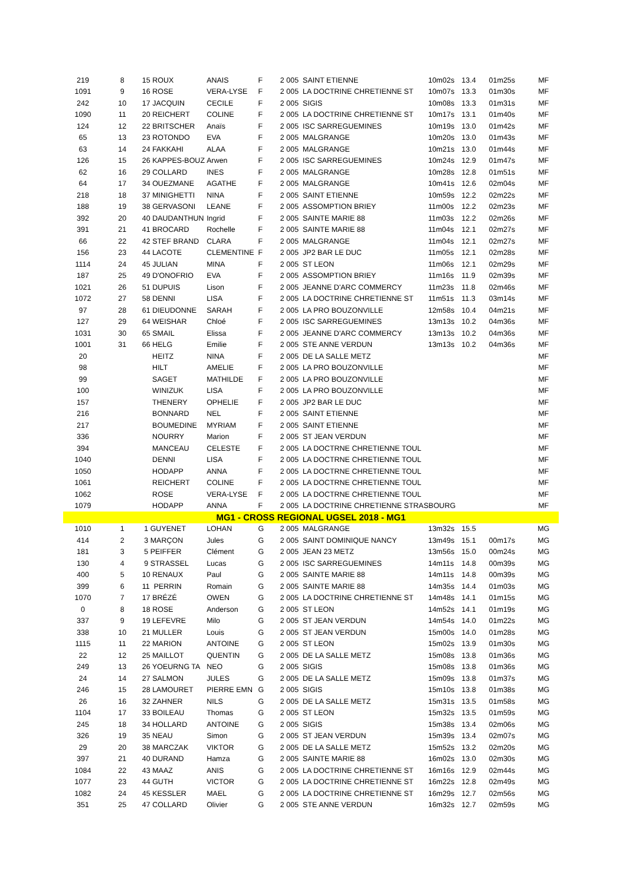| 219 | 8 | 15 ROUX | ANAIS | F | 2 005 | SAINT ETIENNE | 10m02s | 13.4 | 01m25s | MF |
| 1091 | 9 | 16 ROSE | VERA-LYSE | F | 2 005 | LA DOCTRINE CHRETIENNE ST | 10m07s | 13.3 | 01m30s | MF |
| 242 | 10 | 17 JACQUIN | CECILE | F | 2 005 | SIGIS | 10m08s | 13.3 | 01m31s | MF |
| 1090 | 11 | 20 REICHERT | COLINE | F | 2 005 | LA DOCTRINE CHRETIENNE ST | 10m17s | 13.1 | 01m40s | MF |
| 124 | 12 | 22 BRITSCHER | Anaïs | F | 2 005 | ISC SARREGUEMINES | 10m19s | 13.0 | 01m42s | MF |
| 65 | 13 | 23 ROTONDO | EVA | F | 2 005 | MALGRANGE | 10m20s | 13.0 | 01m43s | MF |
| 63 | 14 | 24 FAKKAHI | ALAA | F | 2 005 | MALGRANGE | 10m21s | 13.0 | 01m44s | MF |
| 126 | 15 | 26 KAPPES-BOUZ | Arwen | F | 2 005 | ISC SARREGUEMINES | 10m24s | 12.9 | 01m47s | MF |
| 62 | 16 | 29 COLLARD | INES | F | 2 005 | MALGRANGE | 10m28s | 12.8 | 01m51s | MF |
| 64 | 17 | 34 OUEZMANE | AGATHE | F | 2 005 | MALGRANGE | 10m41s | 12.6 | 02m04s | MF |
| 218 | 18 | 37 MINIGHETTI | NINA | F | 2 005 | SAINT ETIENNE | 10m59s | 12.2 | 02m22s | MF |
| 188 | 19 | 38 GERVASONI | LEANE | F | 2 005 | ASSOMPTION BRIEY | 11m00s | 12.2 | 02m23s | MF |
| 392 | 20 | 40 DAUDANTHUN | Ingrid | F | 2 005 | SAINTE MARIE 88 | 11m03s | 12.2 | 02m26s | MF |
| 391 | 21 | 41 BROCARD | Rochelle | F | 2 005 | SAINTE MARIE 88 | 11m04s | 12.1 | 02m27s | MF |
| 66 | 22 | 42 STEF BRAND | CLARA | F | 2 005 | MALGRANGE | 11m04s | 12.1 | 02m27s | MF |
| 156 | 23 | 44 LACOTE | CLEMENTINE | F | 2 005 | JP2 BAR LE DUC | 11m05s | 12.1 | 02m28s | MF |
| 1114 | 24 | 45 JULIAN | MINA | F | 2 005 | ST LEON | 11m06s | 12.1 | 02m29s | MF |
| 187 | 25 | 49 D'ONOFRIO | EVA | F | 2 005 | ASSOMPTION BRIEY | 11m16s | 11.9 | 02m39s | MF |
| 1021 | 26 | 51 DUPUIS | Lison | F | 2 005 | JEANNE D'ARC COMMERCY | 11m23s | 11.8 | 02m46s | MF |
| 1072 | 27 | 58 DENNI | LISA | F | 2 005 | LA DOCTRINE CHRETIENNE ST | 11m51s | 11.3 | 03m14s | MF |
| 97 | 28 | 61 DIEUDONNE | SARAH | F | 2 005 | LA PRO BOUZONVILLE | 12m58s | 10.4 | 04m21s | MF |
| 127 | 29 | 64 WEISHAR | Chloé | F | 2 005 | ISC SARREGUEMINES | 13m13s | 10.2 | 04m36s | MF |
| 1031 | 30 | 65 SMAIL | Elissa | F | 2 005 | JEANNE D'ARC COMMERCY | 13m13s | 10.2 | 04m36s | MF |
| 1001 | 31 | 66 HELG | Emilie | F | 2 005 | STE ANNE VERDUN | 13m13s | 10.2 | 04m36s | MF |
| 20 | | HEITZ | NINA | F | 2 005 | DE LA SALLE METZ | | | | MF |
| 98 | | HILT | AMELIE | F | 2 005 | LA PRO BOUZONVILLE | | | | MF |
| 99 | | SAGET | MATHILDE | F | 2 005 | LA PRO BOUZONVILLE | | | | MF |
| 100 | | WINIZUK | LISA | F | 2 005 | LA PRO BOUZONVILLE | | | | MF |
| 157 | | THENERY | OPHELIE | F | 2 005 | JP2 BAR LE DUC | | | | MF |
| 216 | | BONNARD | NEL | F | 2 005 | SAINT ETIENNE | | | | MF |
| 217 | | BOUMEDINE | MYRIAM | F | 2 005 | SAINT ETIENNE | | | | MF |
| 336 | | NOURRY | Marion | F | 2 005 | ST JEAN VERDUN | | | | MF |
| 394 | | MANCEAU | CELESTE | F | 2 005 | LA DOCTRNE CHRETIENNE TOUL | | | | MF |
| 1040 | | DENNI | LISA | F | 2 005 | LA DOCTRNE CHRETIENNE TOUL | | | | MF |
| 1050 | | HODAPP | ANNA | F | 2 005 | LA DOCTRNE CHRETIENNE TOUL | | | | MF |
| 1061 | | REICHERT | COLINE | F | 2 005 | LA DOCTRNE CHRETIENNE TOUL | | | | MF |
| 1062 | | ROSE | VERA-LYSE | F | 2 005 | LA DOCTRNE CHRETIENNE TOUL | | | | MF |
| 1079 | | HODAPP | ANNA | F | 2 005 | LA DOCTRINE CHRETIENNE STRASBOURG | | | | MF |
| MG1 - CROSS REGIONAL UGSEL 2018 - MG1 | | | | | | | | | | |
| 1010 | 1 | 1 GUYENET | LOHAN | G | 2 005 | MALGRANGE | 13m32s | 15.5 | | MG |
| 414 | 2 | 3 MARÇON | Jules | G | 2 005 | SAINT DOMINIQUE NANCY | 13m49s | 15.1 | 00m17s | MG |
| 181 | 3 | 5 PEIFFER | Clément | G | 2 005 | JEAN 23 METZ | 13m56s | 15.0 | 00m24s | MG |
| 130 | 4 | 9 STRASSEL | Lucas | G | 2 005 | ISC SARREGUEMINES | 14m11s | 14.8 | 00m39s | MG |
| 400 | 5 | 10 RENAUX | Paul | G | 2 005 | SAINTE MARIE 88 | 14m11s | 14.8 | 00m39s | MG |
| 399 | 6 | 11 PERRIN | Romain | G | 2 005 | SAINTE MARIE 88 | 14m35s | 14.4 | 01m03s | MG |
| 1070 | 7 | 17 BRÉZÉ | OWEN | G | 2 005 | LA DOCTRINE CHRETIENNE ST | 14m48s | 14.1 | 01m15s | MG |
| 0 | 8 | 18 ROSE | Anderson | G | 2 005 | ST LEON | 14m52s | 14.1 | 01m19s | MG |
| 337 | 9 | 19 LEFEVRE | Milo | G | 2 005 | ST JEAN VERDUN | 14m54s | 14.0 | 01m22s | MG |
| 338 | 10 | 21 MULLER | Louis | G | 2 005 | ST JEAN VERDUN | 15m00s | 14.0 | 01m28s | MG |
| 1115 | 11 | 22 MARION | ANTOINE | G | 2 005 | ST LEON | 15m02s | 13.9 | 01m30s | MG |
| 22 | 12 | 25 MAILLOT | QUENTIN | G | 2 005 | DE LA SALLE METZ | 15m08s | 13.8 | 01m36s | MG |
| 249 | 13 | 26 YOEURNG TA | NEO | G | 2 005 | SIGIS | 15m08s | 13.8 | 01m36s | MG |
| 24 | 14 | 27 SALMON | JULES | G | 2 005 | DE LA SALLE METZ | 15m09s | 13.8 | 01m37s | MG |
| 246 | 15 | 28 LAMOURET | PIERRE EMN | G | 2 005 | SIGIS | 15m10s | 13.8 | 01m38s | MG |
| 26 | 16 | 32 ZAHNER | NILS | G | 2 005 | DE LA SALLE METZ | 15m31s | 13.5 | 01m58s | MG |
| 1104 | 17 | 33 BOILEAU | Thomas | G | 2 005 | ST LEON | 15m32s | 13.5 | 01m59s | MG |
| 245 | 18 | 34 HOLLARD | ANTOINE | G | 2 005 | SIGIS | 15m38s | 13.4 | 02m06s | MG |
| 326 | 19 | 35 NEAU | Simon | G | 2 005 | ST JEAN VERDUN | 15m39s | 13.4 | 02m07s | MG |
| 29 | 20 | 38 MARCZAK | VIKTOR | G | 2 005 | DE LA SALLE METZ | 15m52s | 13.2 | 02m20s | MG |
| 397 | 21 | 40 DURAND | Hamza | G | 2 005 | SAINTE MARIE 88 | 16m02s | 13.0 | 02m30s | MG |
| 1084 | 22 | 43 MAAZ | ANIS | G | 2 005 | LA DOCTRINE CHRETIENNE ST | 16m16s | 12.9 | 02m44s | MG |
| 1077 | 23 | 44 GUTH | VICTOR | G | 2 005 | LA DOCTRINE CHRETIENNE ST | 16m22s | 12.8 | 02m49s | MG |
| 1082 | 24 | 45 KESSLER | MAEL | G | 2 005 | LA DOCTRINE CHRETIENNE ST | 16m29s | 12.7 | 02m56s | MG |
| 351 | 25 | 47 COLLARD | Olivier | G | 2 005 | STE ANNE VERDUN | 16m32s | 12.7 | 02m59s | MG |